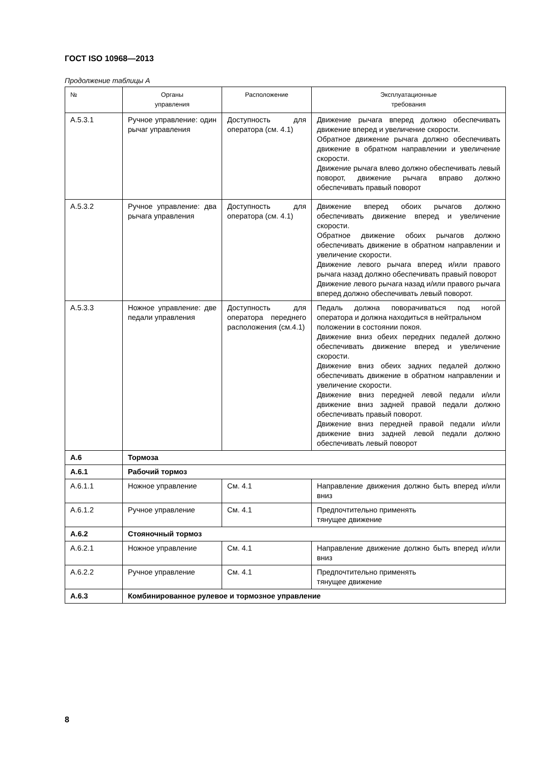ГОСТ ISO 10968—2013
Продолжение таблицы А
| № | Органы управления | Расположение | Эксплуатационные требования |
| --- | --- | --- | --- |
| А.5.3.1 | Ручное управление: один рычаг управления | Доступность для оператора (см. 4.1) | Движение рычага вперед должно обеспечивать движение вперед и увеличение скорости. Обратное движение рычага должно обеспечивать движение в обратном направлении и увеличение скорости. Движение рычага влево должно обеспечивать левый поворот, движение рычага вправо должно обеспечивать правый поворот |
| А.5.3.2 | Ручное управление: два рычага управления | Доступность для оператора (см. 4.1) | Движение вперед обоих рычагов должно обеспечивать движение вперед и увеличение скорости. Обратное движение обоих рычагов должно обеспечивать движение в обратном направлении и увеличение скорости. Движение левого рычага вперед и/или правого рычага назад должно обеспечивать правый поворот Движение левого рычага назад и/или правого рычага вперед должно обеспечивать левый поворот. |
| А.5.3.3 | Ножное управление: две педали управления | Доступность для оператора переднего расположения (см.4.1) | Педаль должна поворачиваться под ногой оператора и должна находиться в нейтральном положении в состоянии покоя. Движение вниз обеих передних педалей должно обеспечивать движение вперед и увеличение скорости. Движение вниз обеих задних педалей должно обеспечивать движение в обратном направлении и увеличение скорости. Движение вниз передней левой педали и/или движение вниз задней правой педали должно обеспечивать правый поворот. Движение вниз передней правой педали и/или движение вниз задней левой педали должно обеспечивать левый поворот |
| А.6 | Тормоза | | |
| А.6.1 | Рабочий тормоз | | |
| А.6.1.1 | Ножное управление | См. 4.1 | Направление движения должно быть вперед и/или вниз |
| А.6.1.2 | Ручное управление | См. 4.1 | Предпочтительно применять тянущее движение |
| А.6.2 | Стояночный тормоз | | |
| А.6.2.1 | Ножное управление | См. 4.1 | Направление движение должно быть вперед и/или вниз |
| А.6.2.2 | Ручное управление | См. 4.1 | Предпочтительно применять тянущее движение |
| А.6.3 | Комбинированное рулевое и тормозное управление | | |
8